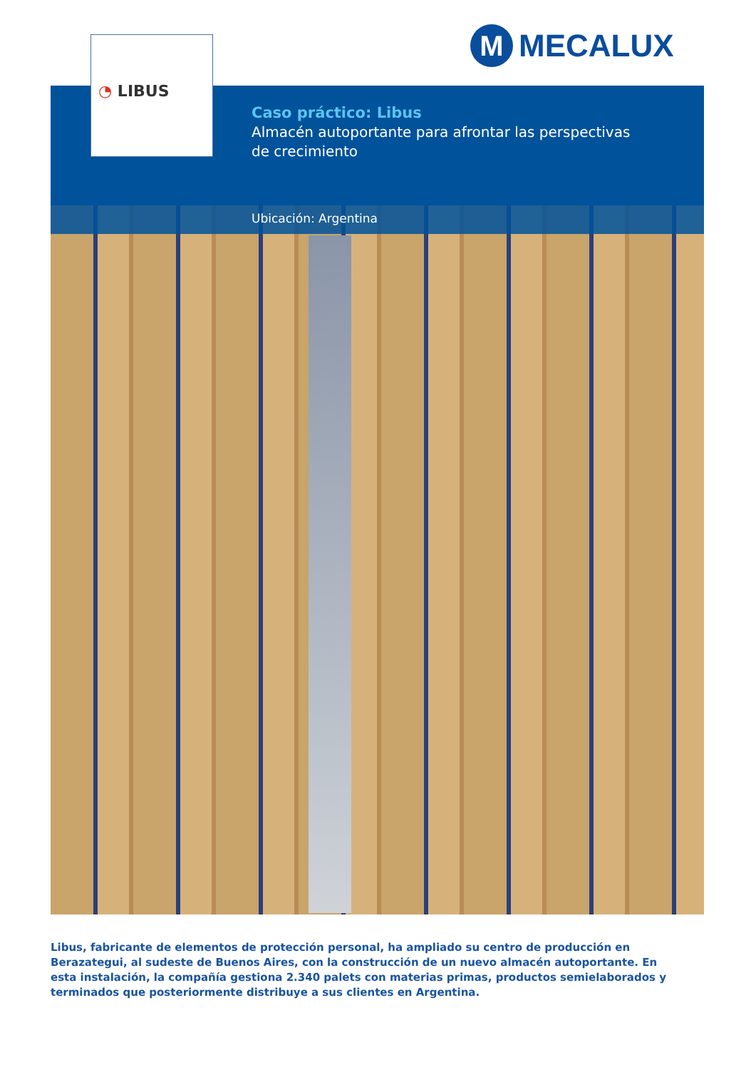M
MECALUX
◔ LIBUS
Caso práctico: Libus
Almacén autoportante para afrontar las perspectivas
de crecimiento
Ubicación: Argentina
Libus, fabricante de elementos de protección personal, ha ampliado su centro de producción en Berazategui, al sudeste de Buenos Aires, con la construcción de un nuevo almacén autoportante. En esta instalación, la compañía gestiona 2.340 palets con materias primas, productos semielaborados y terminados que posteriormente distribuye a sus clientes en Argentina.